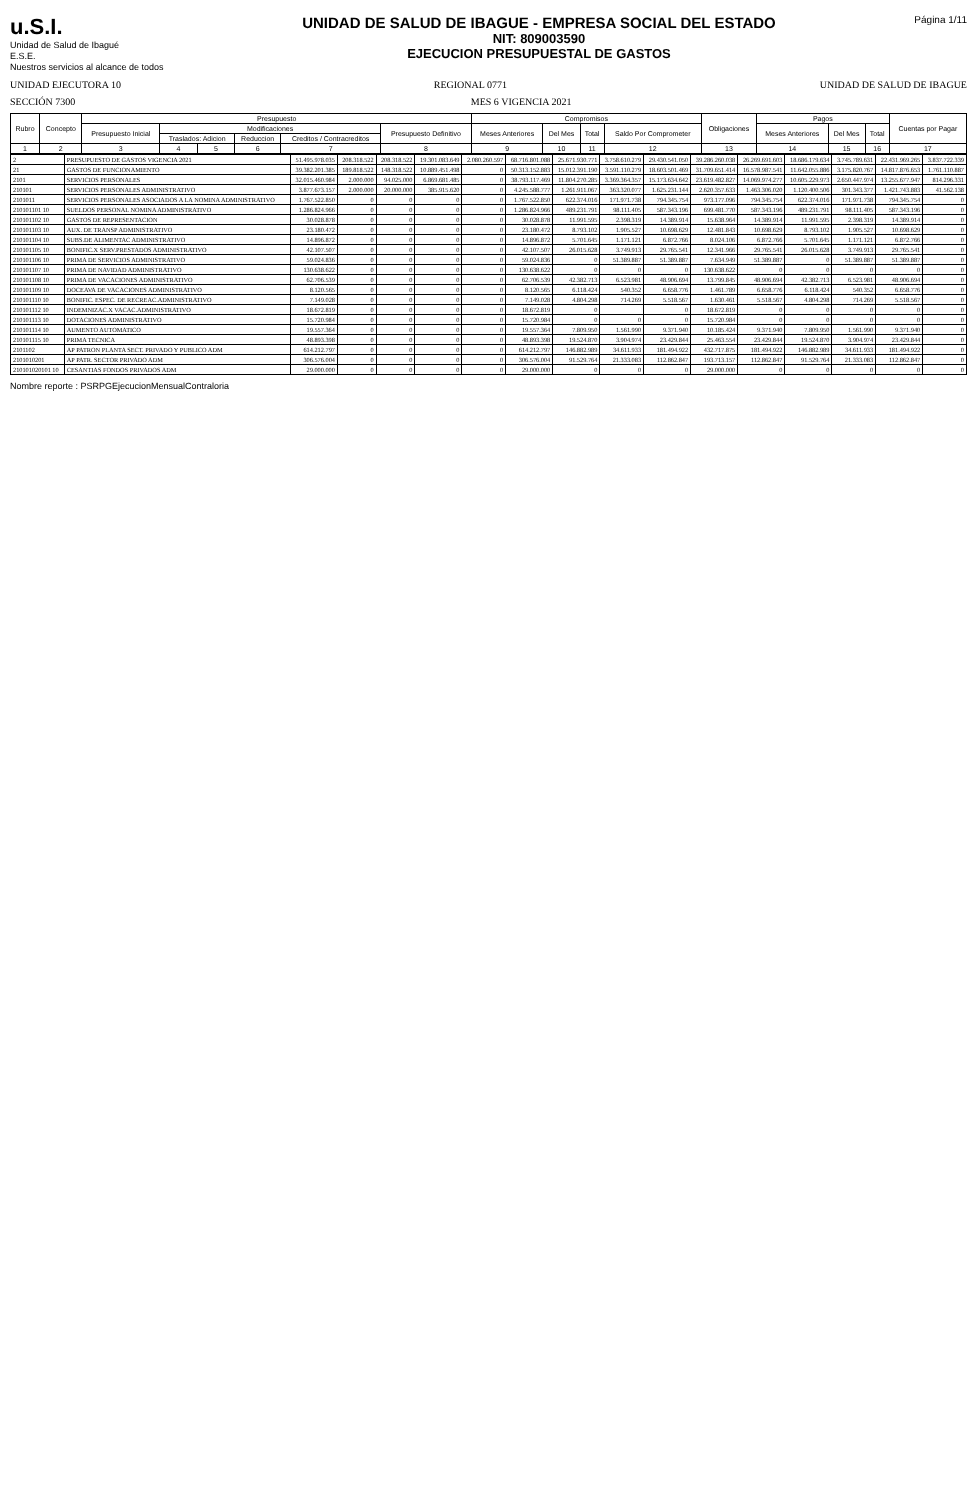u.S.I.
Unidad de Salud de Ibagué
E.S.E.
Nuestros servicios al alcance de todos
UNIDAD DE SALUD DE IBAGUE - EMPRESA SOCIAL DEL ESTADO
NIT: 809003590
EJECUCION PRESUPUESTAL DE GASTOS
Página 1/11
UNIDAD EJECUTORA 10 REGIONAL 0771 UNIDAD DE SALUD DE IBAGUE
SECCIÓN 7300 MES 6 VIGENCIA 2021
| Rubro | Concepto | Presupuesto | | | | | | Compromisos | | | | Obligaciones | Pagos | | | Cuentas por Pagar |
| --- | --- | --- | --- | --- | --- | --- | --- | --- | --- | --- | --- | --- | --- | --- | --- | --- |
| | | Presupuesto Inicial | Modificaciones | | | | Presupuesto Definitivo | Meses Anteriores | Del Mes | Total | Saldo Por Comprometer | | Meses Anteriores | Del Mes | Total | |
| | | | Traslados: Adicion | | Reduccion | Creditos / Contracreditos | | | | | | | | | | |
| 1 | 2 | 3 | 4 | 5 | 6 | 7 | 8 | 9 | 10 | 11 | 12 | 13 | 14 | 15 | 16 | 17 |
| 2 | PRESUPUESTO DE GASTOS VIGENCIA 2021 | 51.495.978.035 | 208.318.522 | 208.318.522 | 19.301.083.649 | 2.080.260.597 | 68.716.801.088 | 25.671.930.771 | 3.758.610.279 | 29.430.541.050 | 39.286.260.038 | 26.269.691.603 | 18.686.179.634 | 3.745.789.631 | 22.431.969.265 | 3.837.722.339 |
| 21 | GASTOS DE FUNCIONAMIENTO | 39.382.201.385 | 189.818.522 | 148.318.522 | 10.889.451.498 | 0 | 50.313.152.883 | 15.012.391.190 | 3.591.110.279 | 18.603.501.469 | 31.709.651.414 | 16.578.987.541 | 11.642.055.886 | 3.175.820.767 | 14.817.876.653 | 1.761.110.887 |
| 2101 | SERVICIOS PERSONALES | 32.015.460.984 | 2.000.000 | 94.025.000 | 6.869.681.485 | 0 | 38.793.117.469 | 11.804.270.285 | 3.369.364.357 | 15.173.634.642 | 23.619.482.827 | 14.069.974.277 | 10.605.229.973 | 2.650.447.974 | 13.255.677.947 | 814.296.331 |
| 210101 | SERVICIOS PERSONALES ADMINISTRATIVO | 3.877.673.157 | 2.000.000 | 20.000.000 | 385.915.620 | 0 | 4.245.588.777 | 1.261.911.067 | 363.320.077 | 1.625.231.144 | 2.620.357.633 | 1.463.306.020 | 1.120.400.506 | 301.343.377 | 1.421.743.883 | 41.562.138 |
| 2101011 | SERVICIOS PERSONALES ASOCIADOS A LA NOMINA ADMINISTRATIVO | 1.767.522.850 | 0 | 0 | 0 | 0 | 1.767.522.850 | 622.374.016 | 171.971.738 | 794.345.754 | 973.177.096 | 794.345.754 | 622.374.016 | 171.971.738 | 794.345.754 | 0 |
| 210101101 10 | SUELDOS PERSONAL NOMINA ADMINISTRATIVO | 1.286.824.966 | 0 | 0 | 0 | 0 | 1.286.824.966 | 489.231.791 | 98.111.405 | 587.343.196 | 699.481.770 | 587.343.196 | 489.231.791 | 98.111.405 | 587.343.196 | 0 |
| 210101102 10 | GASTOS DE REPRESENTACION | 30.028.878 | 0 | 0 | 0 | 0 | 30.028.878 | 11.991.595 | 2.398.319 | 14.389.914 | 15.638.964 | 14.389.914 | 11.991.595 | 2.398.319 | 14.389.914 | 0 |
| 210101103 10 | AUX. DE TRANSP ADMINISTRATIVO | 23.180.472 | 0 | 0 | 0 | 0 | 23.180.472 | 8.793.102 | 1.905.527 | 10.698.629 | 12.481.843 | 10.698.629 | 8.793.102 | 1.905.527 | 10.698.629 | 0 |
| 210101104 10 | SUBS.DE ALIMENTAC ADMINISTRATIVO | 14.896.872 | 0 | 0 | 0 | 0 | 14.896.872 | 5.701.645 | 1.171.121 | 6.872.766 | 8.024.106 | 6.872.766 | 5.701.645 | 1.171.121 | 6.872.766 | 0 |
| 210101105 10 | BONIFIC.X SERV.PRESTADOS ADMINISTRATIVO | 42.107.507 | 0 | 0 | 0 | 0 | 42.107.507 | 26.015.628 | 3.749.913 | 29.765.541 | 12.341.966 | 29.765.541 | 26.015.628 | 3.749.913 | 29.765.541 | 0 |
| 210101106 10 | PRIMA DE SERVICIOS ADMINISTRATIVO | 59.024.836 | 0 | 0 | 0 | 0 | 59.024.836 | 0 | 51.389.887 | 51.389.887 | 7.634.949 | 51.389.887 | 0 | 51.389.887 | 51.389.887 | 0 |
| 210101107 10 | PRIMA DE NAVIDAD ADMINISTRATIVO | 130.638.622 | 0 | 0 | 0 | 0 | 130.638.622 | 0 | 0 | 0 | 130.638.622 | 0 | 0 | 0 | 0 | 0 |
| 210101108 10 | PRIMA DE VACACIONES ADMINISTRATIVO | 62.706.539 | 0 | 0 | 0 | 0 | 62.706.539 | 42.382.713 | 6.523.981 | 48.906.694 | 13.799.845 | 48.906.694 | 42.382.713 | 6.523.981 | 48.906.694 | 0 |
| 210101109 10 | DOCEAVA DE VACACIONES ADMINISTRATIVO | 8.120.565 | 0 | 0 | 0 | 0 | 8.120.565 | 6.118.424 | 540.352 | 6.658.776 | 1.461.789 | 6.658.776 | 6.118.424 | 540.352 | 6.658.776 | 0 |
| 210101110 10 | BONIFIC. ESPEC. DE RECREAC.ADMINISTRATIVO | 7.149.028 | 0 | 0 | 0 | 0 | 7.149.028 | 4.804.298 | 714.269 | 5.518.567 | 1.630.461 | 5.518.567 | 4.804.298 | 714.269 | 5.518.567 | 0 |
| 210101112 10 | INDEMNIZAC.X VACAC.ADMINISTRATIVO | 18.672.819 | 0 | 0 | 0 | 0 | 18.672.819 | 0 | | 0 | 18.672.819 | 0 | 0 | 0 | 0 | 0 |
| 210101113 10 | DOTACIONES ADMINISTRATIVO | 15.720.984 | 0 | 0 | 0 | 0 | 15.720.984 | 0 | 0 | 0 | 15.720.984 | 0 | 0 | 0 | 0 | 0 |
| 210101114 10 | AUMENTO AUTOMATICO | 19.557.364 | 0 | 0 | 0 | 0 | 19.557.364 | 7.809.950 | 1.561.990 | 9.371.940 | 10.185.424 | 9.371.940 | 7.809.950 | 1.561.990 | 9.371.940 | 0 |
| 210101115 10 | PRIMA TECNICA | 48.893.398 | 0 | 0 | 0 | 0 | 48.893.398 | 19.524.870 | 3.904.974 | 23.429.844 | 25.463.554 | 23.429.844 | 19.524.870 | 3.904.974 | 23.429.844 | 0 |
| 2101102 | AP PATRON PLANTA SECT. PRIVADO Y PUBLICO ADM | 614.212.797 | 0 | 0 | 0 | 0 | 614.212.797 | 146.882.989 | 34.611.933 | 181.494.922 | 432.717.875 | 181.494.922 | 146.882.989 | 34.611.933 | 181.494.922 | 0 |
| 2101010201 | AP PATR. SECTOR PRIVADO ADM | 306.576.004 | 0 | 0 | 0 | 0 | 306.576.004 | 91.529.764 | 21.333.083 | 112.862.847 | 193.713.157 | 112.862.847 | 91.529.764 | 21.333.083 | 112.862.847 | 0 |
| 210101020101 10 | CESANTIAS FONDOS PRIVADOS ADM | 29.000.000 | 0 | 0 | 0 | 0 | 29.000.000 | 0 | 0 | 0 | 29.000.000 | 0 | 0 | 0 | 0 | 0 |
Nombre reporte : PSRPGEjecucionMensualContraloria